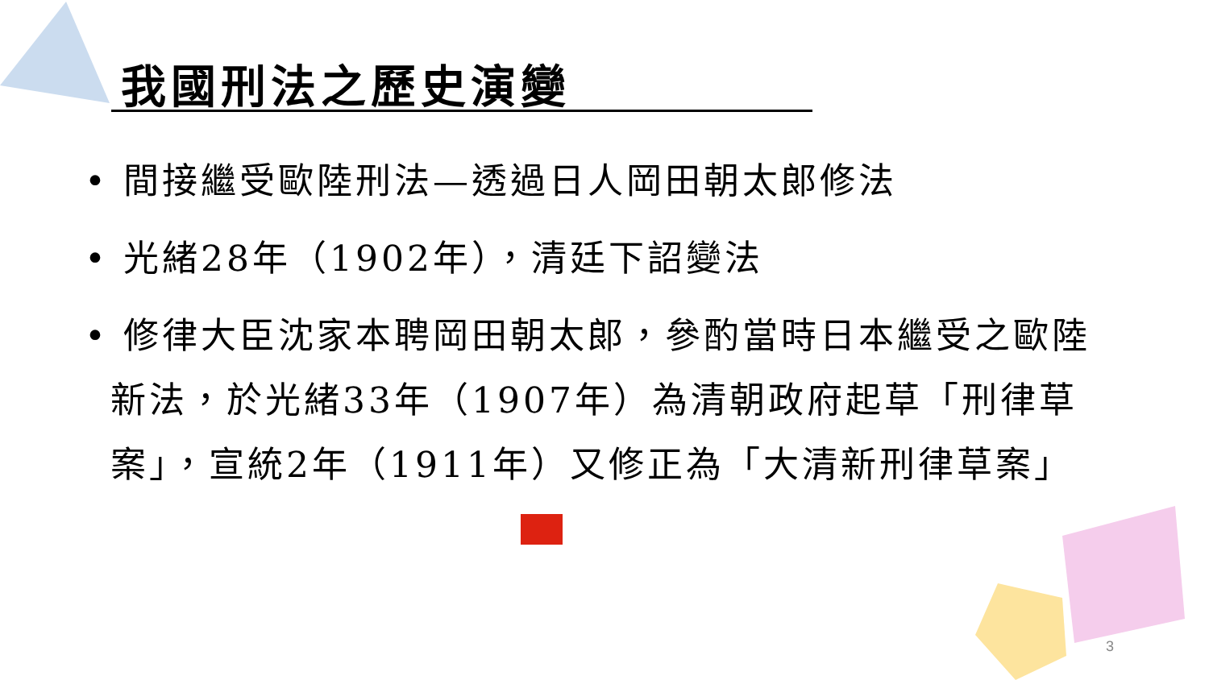我國刑法之歷史演變
• 間接繼受歐陸刑法—透過日人岡田朝太郎修法
• 光緒28年（1902年），清廷下詔變法
• 修律大臣沈家本聘岡田朝太郎，參酌當時日本繼受之歐陸新法，於光緒33年（1907年）為清朝政府起草「刑律草案」，宣統2年（1911年）又修正為「大清新刑律草案」
3